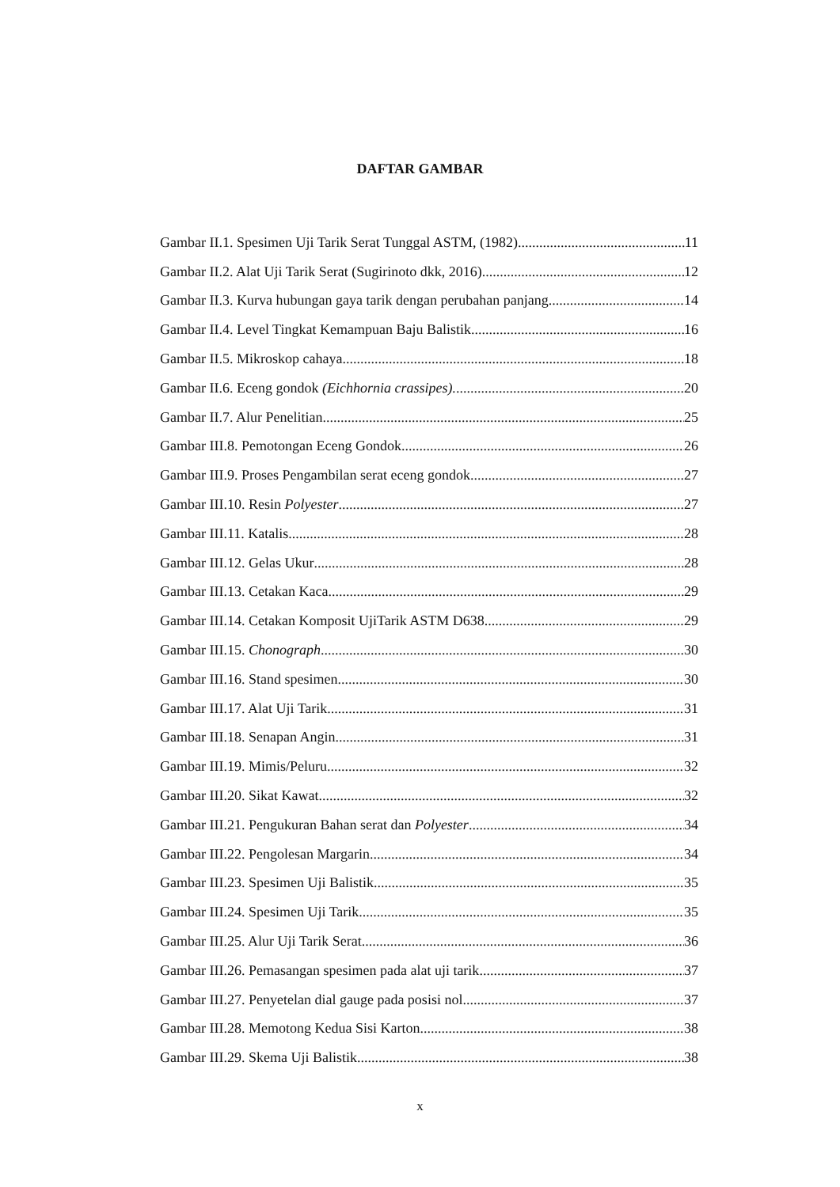DAFTAR GAMBAR
Gambar II.1. Spesimen Uji Tarik Serat Tunggal ASTM, (1982) 11
Gambar II.2. Alat Uji Tarik Serat (Sugirinoto dkk, 2016) 12
Gambar II.3. Kurva hubungan gaya tarik dengan perubahan panjang 14
Gambar II.4. Level Tingkat Kemampuan Baju Balistik 16
Gambar II.5. Mikroskop cahaya 18
Gambar II.6. Eceng gondok (Eichhornia crassipes). 20
Gambar II.7. Alur Penelitian 25
Gambar III.8. Pemotongan Eceng Gondok 26
Gambar III.9. Proses Pengambilan serat eceng gondok 27
Gambar III.10. Resin Polyester 27
Gambar III.11. Katalis 28
Gambar III.12. Gelas Ukur 28
Gambar III.13. Cetakan Kaca 29
Gambar III.14. Cetakan Komposit UjiTarik ASTM D638 29
Gambar III.15. Chonograph 30
Gambar III.16. Stand spesimen 30
Gambar III.17. Alat Uji Tarik 31
Gambar III.18. Senapan Angin 31
Gambar III.19. Mimis/Peluru 32
Gambar III.20. Sikat Kawat 32
Gambar III.21. Pengukuran Bahan serat dan Polyester 34
Gambar III.22. Pengolesan Margarin 34
Gambar III.23. Spesimen Uji Balistik 35
Gambar III.24. Spesimen Uji Tarik 35
Gambar III.25. Alur Uji Tarik Serat 36
Gambar III.26. Pemasangan spesimen pada alat uji tarik 37
Gambar III.27. Penyetelan dial gauge pada posisi nol 37
Gambar III.28. Memotong Kedua Sisi Karton 38
Gambar III.29. Skema Uji Balistik 38
x